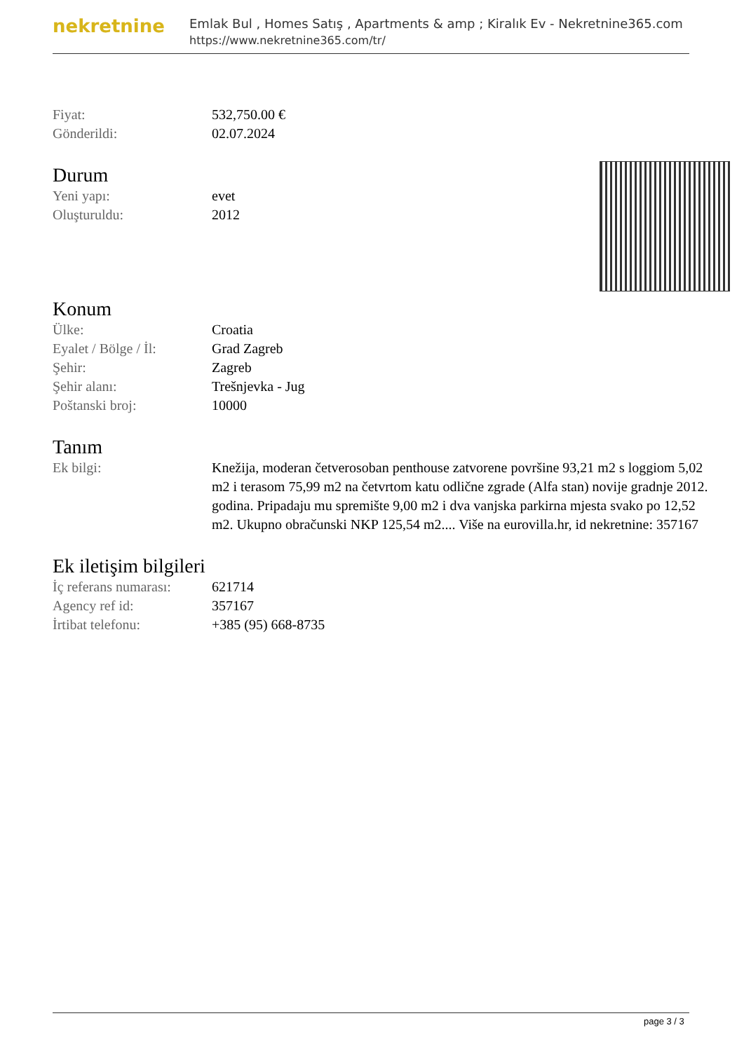nekretnine
Emlak Bul , Homes Satış , Apartments & amp ; Kiralık Ev - Nekretnine365.com
https://www.nekretnine365.com/tr/
| Fiyat: | 532,750.00 € |
| Gönderildi: | 02.07.2024 |
Durum
| Yeni yapı: | evet |
| Oluşturuldu: | 2012 |
Konum
| Ülke: | Croatia |
| Eyalet / Bölge / İl: | Grad Zagreb |
| Şehir: | Zagreb |
| Şehir alanı: | Trešnjevka - Jug |
| Poštanski broj: | 10000 |
Tanım
| Ek bilgi: | Knežija, moderan četverosoban penthouse zatvorene površine 93,21 m2 s loggiom 5,02 m2 i terasom 75,99 m2 na četvrtom katu odlične zgrade (Alfa stan) novije gradnje 2012. godina. Pripadaju mu spremište 9,00 m2 i dva vanjska parkirna mjesta svako po 12,52 m2. Ukupno obračunski NKP 125,54 m2.... Više na eurovilla.hr, id nekretnine: 357167 |
Ek iletişim bilgileri
| İç referans numarası: | 621714 |
| Agency ref id: | 357167 |
| İrtibat telefonu: | +385 (95) 668-8735 |
page 3 / 3